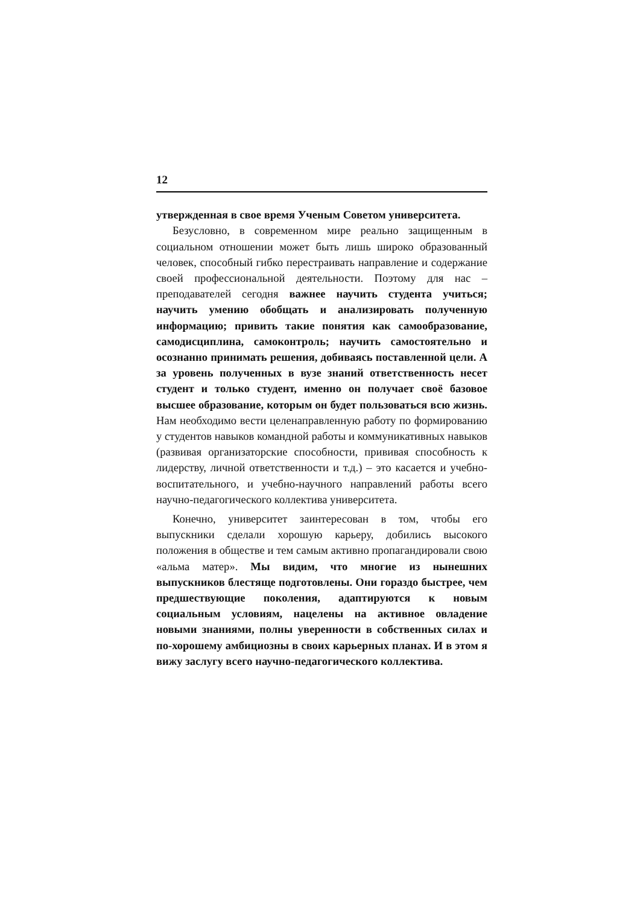12
утвержденная в свое время Ученым Советом университета.
Безусловно, в современном мире реально защищенным в социальном отношении может быть лишь широко образованный человек, способный гибко перестраивать направление и содержание своей профессиональной деятельности. Поэтому для нас – преподавателей сегодня важнее научить студента учиться; научить умению обобщать и анализировать полученную информацию; привить такие понятия как самообразование, самодисциплина, самоконтроль; научить самостоятельно и осознанно принимать решения, добиваясь поставленной цели. А за уровень полученных в вузе знаний ответственность несет студент и только студент, именно он получает своё базовое высшее образование, которым он будет пользоваться всю жизнь. Нам необходимо вести целенаправленную работу по формированию у студентов навыков командной работы и коммуникативных навыков (развивая организаторские способности, прививая способность к лидерству, личной ответственности и т.д.) – это касается и учебно-воспитательного, и учебно-научного направлений работы всего научно-педагогического коллектива университета.
Конечно, университет заинтересован в том, чтобы его выпускники сделали хорошую карьеру, добились высокого положения в обществе и тем самым активно пропагандировали свою «альма матер». Мы видим, что многие из нынешних выпускников блестяще подготовлены. Они гораздо быстрее, чем предшествующие поколения, адаптируются к новым социальным условиям, нацелены на активное овладение новыми знаниями, полны уверенности в собственных силах и по-хорошему амбициозны в своих карьерных планах. И в этом я вижу заслугу всего научно-педагогического коллектива.